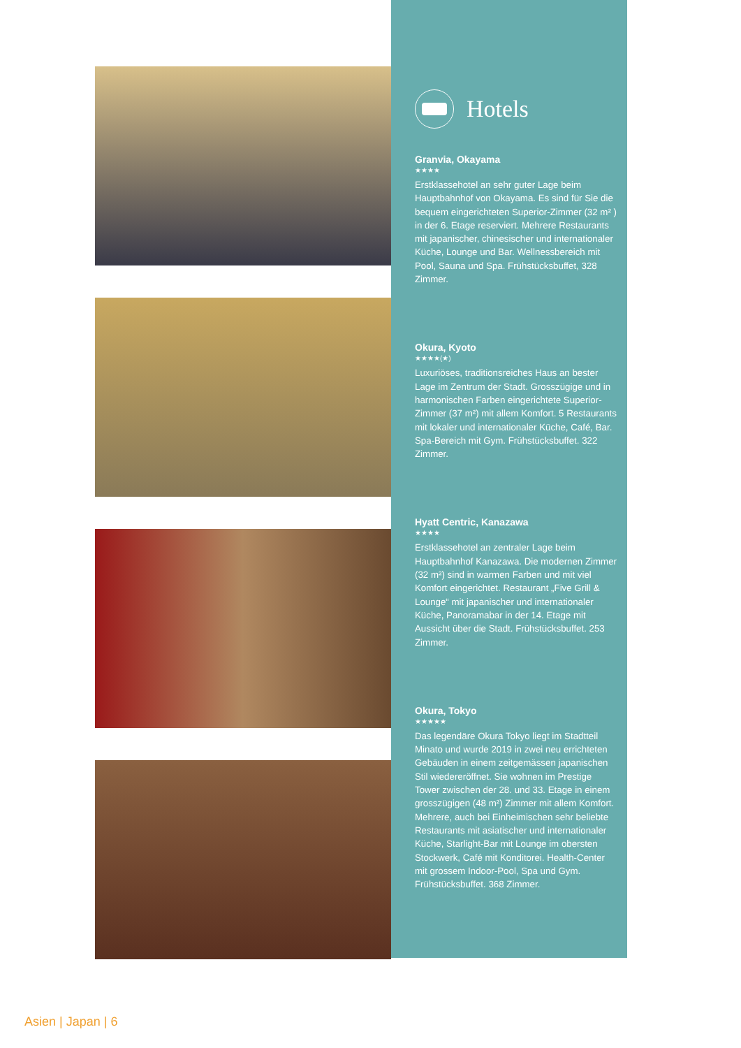Hotels
Granvia, Okayama
★★★★
Erstklassehotel an sehr guter Lage beim Hauptbahnhof von Okayama. Es sind für Sie die bequem eingerichteten Superior-Zimmer (32 m² ) in der 6. Etage reserviert. Mehrere Restaurants mit japanischer, chinesischer und internationaler Küche, Lounge und Bar. Wellnessbereich mit Pool, Sauna und Spa. Frühstücksbuffet, 328 Zimmer.
Okura, Kyoto
★★★★(★)
Luxuriöses, traditionsreiches Haus an bester Lage im Zentrum der Stadt. Grosszügige und in harmonischen Farben eingerichtete Superior-Zimmer (37 m²) mit allem Komfort. 5 Restaurants mit lokaler und internationaler Küche, Café, Bar. Spa-Bereich mit Gym. Frühstücksbuffet. 322 Zimmer.
Hyatt Centric, Kanazawa
★★★★
Erstklassehotel an zentraler Lage beim Hauptbahnhof Kanazawa. Die modernen Zimmer (32 m²) sind in warmen Farben und mit viel Komfort eingerichtet. Restaurant „Five Grill & Lounge“ mit japanischer und internationaler Küche, Panoramabar in der 14. Etage mit Aussicht über die Stadt. Frühstücksbuffet. 253 Zimmer.
Okura, Tokyo
★★★★★
Das legendäre Okura Tokyo liegt im Stadtteil Minato und wurde 2019 in zwei neu errichteten Gebäuden in einem zeitgemässen japanischen Stil wiedereröffnet. Sie wohnen im Prestige Tower zwischen der 28. und 33. Etage in einem grosszügigen (48 m²) Zimmer mit allem Komfort. Mehrere, auch bei Einheimischen sehr beliebte Restaurants mit asiatischer und internationaler Küche, Starlight-Bar mit Lounge im obersten Stockwerk, Café mit Konditorei. Health-Center mit grossem Indoor-Pool, Spa und Gym. Frühstücksbuffet. 368 Zimmer.
Asien | Japan | 6